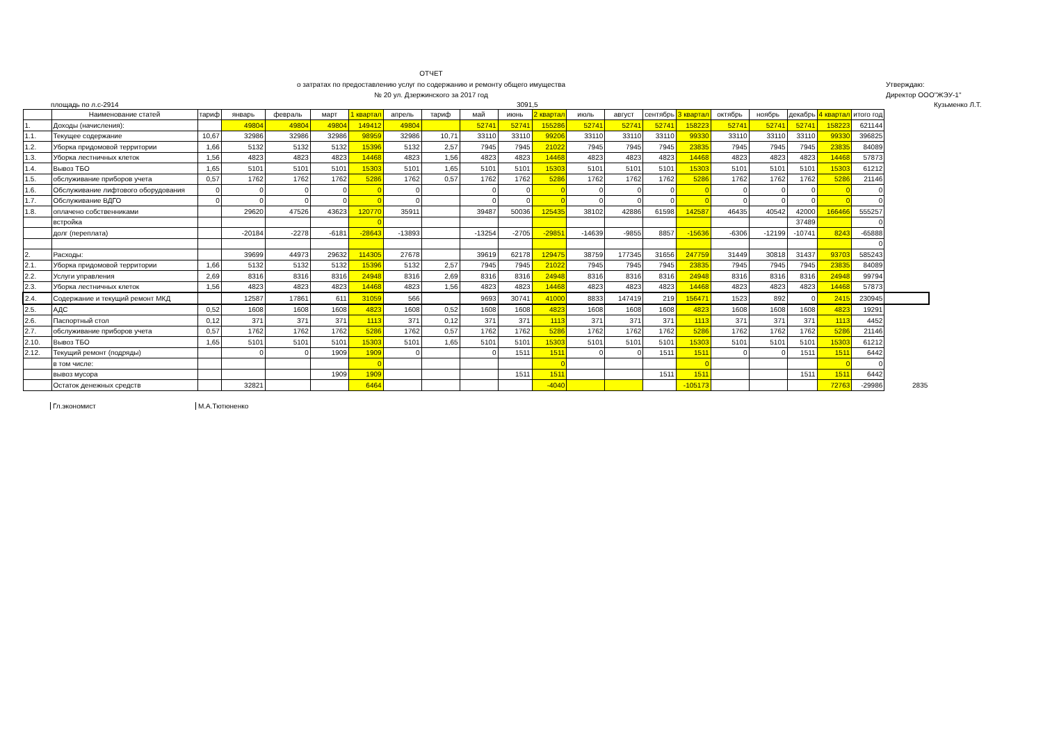ОТЧЕТ
о затратах по предоставлению услуг по содержанию и ремонту общего имущества
№ 20 ул. Дзержинского за 2017 год
Утверждаю:
Директор ООО"ЖЭУ-1"
площадь по л.с-2914 3091,5 Кузьменко Л.Т.
| | Наименование статей | тариф | январь | февраль | март | 1 квартал | апрель | тариф | май | июнь | 2 квартал | июль | август | сентябрь | 3 квартал | октябрь | ноябрь | декабрь | 4 квартал | итого год | |
| --- | --- | --- | --- | --- | --- | --- | --- | --- | --- | --- | --- | --- | --- | --- | --- | --- | --- | --- | --- | --- | --- |
| 1. | Доходы (начисления): | | 49804 | 49804 | 49804 | 149412 | 49804 | | 52741 | 52741 | 155286 | 52741 | 52741 | 52741 | 158223 | 52741 | 52741 | 52741 | 158223 | 621144 | |
| 1.1. | Текущее содержание | 10,67 | 32986 | 32986 | 32986 | 98959 | 32986 | 10,71 | 33110 | 33110 | 99206 | 33110 | 33110 | 33110 | 99330 | 33110 | 33110 | 33110 | 99330 | 396825 | |
| 1.2. | Уборка придомовой территории | 1,66 | 5132 | 5132 | 5132 | 15396 | 5132 | 2,57 | 7945 | 7945 | 21022 | 7945 | 7945 | 7945 | 23835 | 7945 | 7945 | 7945 | 23835 | 84089 | |
| 1.3. | Уборка лестничных клеток | 1,56 | 4823 | 4823 | 4823 | 14468 | 4823 | 1,56 | 4823 | 4823 | 14468 | 4823 | 4823 | 4823 | 14468 | 4823 | 4823 | 4823 | 14468 | 57873 | |
| 1.4. | Вывоз ТБО | 1,65 | 5101 | 5101 | 5101 | 15303 | 5101 | 1,65 | 5101 | 5101 | 15303 | 5101 | 5101 | 5101 | 15303 | 5101 | 5101 | 5101 | 15303 | 61212 | |
| 1.5. | обслуживание приборов учета | 0,57 | 1762 | 1762 | 1762 | 5286 | 1762 | 0,57 | 1762 | 1762 | 5286 | 1762 | 1762 | 1762 | 5286 | 1762 | 1762 | 1762 | 5286 | 21146 | |
| 1.6. | Обслуживание лифтового оборудования | 0 | 0 | 0 | 0 | 0 | 0 | | 0 | 0 | 0 | 0 | 0 | 0 | 0 | 0 | 0 | 0 | 0 | 0 | |
| 1.7. | Обслуживание ВДГО | 0 | 0 | 0 | 0 | 0 | 0 | | 0 | 0 | 0 | 0 | 0 | 0 | 0 | 0 | 0 | 0 | 0 | 0 | |
| 1.8. | оплачено собственниками | | 29620 | 47526 | 43623 | 120770 | 35911 | | 39487 | 50036 | 125435 | 38102 | 42886 | 61598 | 142587 | 46435 | 40542 | 42000 | 166466 | 555257 | |
| | встройка | | | | | 0 | | | | | | | | | | | | 37489 | | 0 | |
| | долг (переплата) | | -20184 | -2278 | -6181 | -28643 | -13893 | | -13254 | -2705 | -29851 | -14639 | -9855 | 8857 | -15636 | -6306 | -12199 | -10741 | 8243 | -65888 | |
| | | | | | | | | | | | | | | | | | | | | 0 | |
| 2. | Расходы: | | 39699 | 44973 | 29632 | 114305 | 27678 | | 39619 | 62178 | 129475 | 38759 | 177345 | 31656 | 247759 | 31449 | 30818 | 31437 | 93703 | 585243 | |
| 2.1. | Уборка придомовой территории | 1,66 | 5132 | 5132 | 5132 | 15396 | 5132 | 2,57 | 7945 | 7945 | 21022 | 7945 | 7945 | 7945 | 23835 | 7945 | 7945 | 7945 | 23835 | 84089 | |
| 2.2. | Услуги управления | 2,69 | 8316 | 8316 | 8316 | 24948 | 8316 | 2,69 | 8316 | 8316 | 24948 | 8316 | 8316 | 8316 | 24948 | 8316 | 8316 | 8316 | 24948 | 99794 | |
| 2.3. | Уборка лестничных клеток | 1,56 | 4823 | 4823 | 4823 | 14468 | 4823 | 1,56 | 4823 | 4823 | 14468 | 4823 | 4823 | 4823 | 14468 | 4823 | 4823 | 4823 | 14468 | 57873 | |
| 2.4. | Содержание и текущий ремонт МКД | | 12587 | 17861 | 611 | 31059 | 566 | | 9693 | 30741 | 41000 | 8833 | 147419 | 219 | 156471 | 1523 | 892 | 0 | 2415 | 230945 | |
| 2.5. | АДС | 0,52 | 1608 | 1608 | 1608 | 4823 | 1608 | 0,52 | 1608 | 1608 | 4823 | 1608 | 1608 | 1608 | 4823 | 1608 | 1608 | 1608 | 4823 | 19291 | |
| 2.6. | Паспортный стол | 0,12 | 371 | 371 | 371 | 1113 | 371 | 0,12 | 371 | 371 | 1113 | 371 | 371 | 371 | 1113 | 371 | 371 | 371 | 1113 | 4452 | |
| 2.7. | обслуживание приборов учета | 0,57 | 1762 | 1762 | 1762 | 5286 | 1762 | 0,57 | 1762 | 1762 | 5286 | 1762 | 1762 | 1762 | 5286 | 1762 | 1762 | 1762 | 5286 | 21146 | |
| 2.10. | Вывоз ТБО | 1,65 | 5101 | 5101 | 5101 | 15303 | 5101 | 1,65 | 5101 | 5101 | 15303 | 5101 | 5101 | 5101 | 15303 | 5101 | 5101 | 5101 | 15303 | 61212 | |
| 2.12. | Текущий ремонт (подряды) | | 0 | 0 | 1909 | 1909 | 0 | | 0 | 1511 | 1511 | 0 | 0 | 1511 | 1511 | 0 | 0 | 1511 | 1511 | 6442 | |
| | в том числе: | | | | | 0 | | | | | 0 | | | | 0 | | | | 0 | 0 | |
| | вывоз мусора | | | | 1909 | 1909 | | | | 1511 | 1511 | | | 1511 | 1511 | | | 1511 | 1511 | 6442 | |
| | Остаток денежных средств | | 32821 | | | 6464 | | | | | -4040 | | | | -105173 | | | | 72763 | -29986 | 2835 |
Гл.экономист М.А.Тютюненко